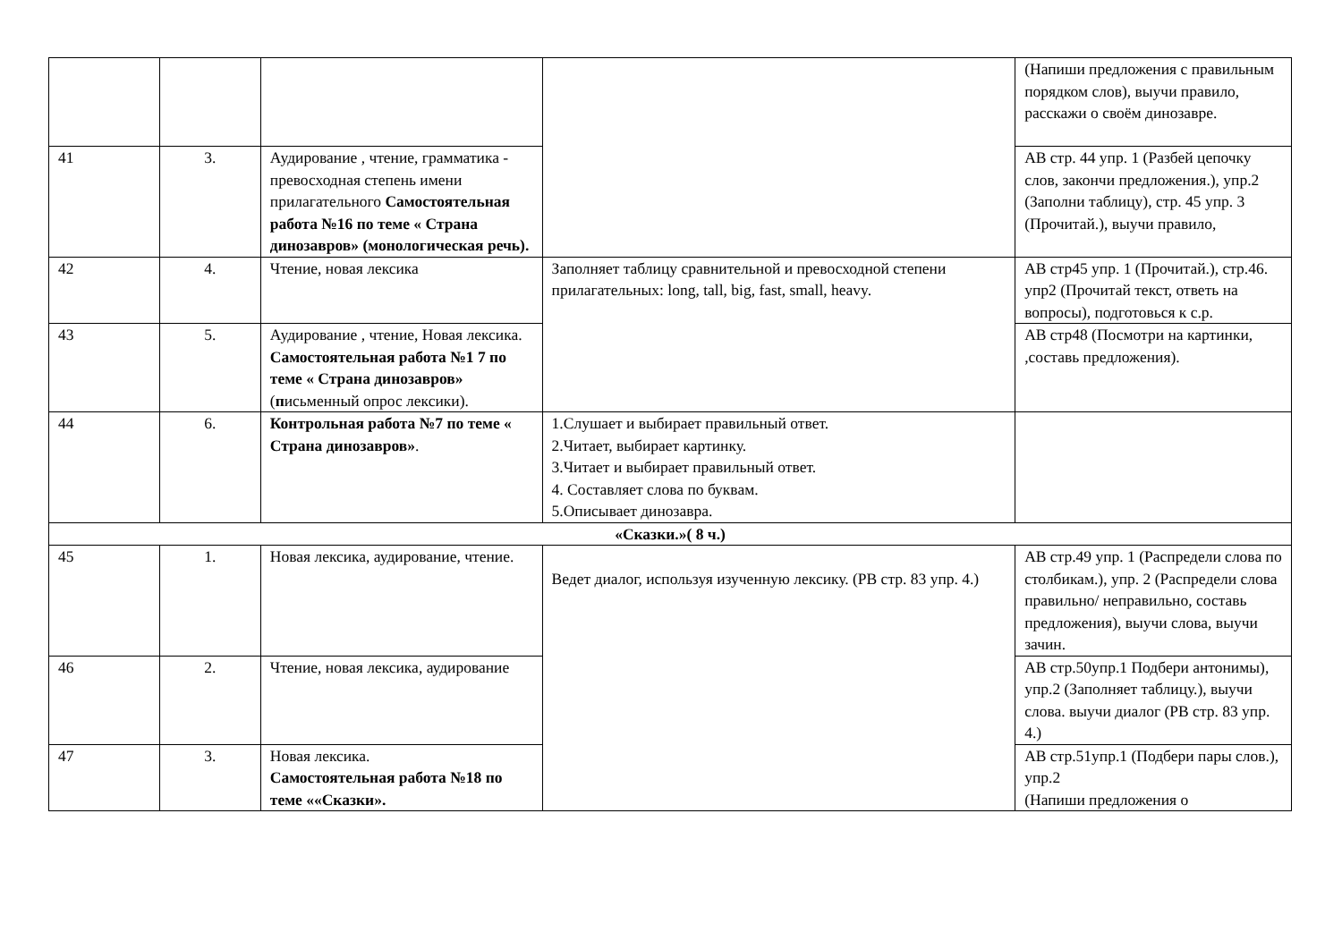| | | | | (Напиши предложения с правильным порядком слов), выучи правило, расскажи о своём динозавре. |
| 41 | 3. | Аудирование , чтение, грамматика - превосходная степень имени прилагательного Самостоятельная работа №16 по теме « Страна динозавров» (монологическая речь). | | АВ стр. 44 упр. 1 (Разбей цепочку слов, закончи предложения.), упр.2 (Заполни таблицу), стр. 45 упр. 3 (Прочитай.), выучи правило, |
| 42 | 4. | Чтение, новая лексика | Заполняет таблицу сравнительной и превосходной степени прилагательных: long, tall, big, fast, small, heavy. | АВ стр45 упр. 1 (Прочитай.), стр.46. упр2 (Прочитай текст, ответь на вопросы), подготовься к с.р. |
| 43 | 5. | Аудирование , чтение, Новая лексика. Самостоятельная работа №1 7 по теме « Страна динозавров» ( п исьменный опрос лексики). | | АВ стр48 (Посмотри на картинки, ,составь предложения). |
| 44 | 6. | Контрольная работа №7 по теме « Страна динозавров» . | 1.Слушает и выбирает правильный ответ. 2.Читает, выбирает картинку. 3.Читает и выбирает правильный ответ. 4. Составляет слова по буквам. 5.Описывает динозавра. | |
| «Сказки.»( 8 ч.) | | | | |
| 45 | 1. | Новая лексика, аудирование, чтение. | Ведет диалог, используя изученную лексику. (РВ стр. 83 упр. 4.) | АВ стр.49 упр. 1 (Распредели слова по столбикам.), упр. 2 (Распредели слова правильно/ неправильно, составь предложения), выучи слова, выучи зачин. |
| 46 | 2. | Чтение, новая лексика, аудирование | | АВ стр.50упр.1 Подбери антонимы), упр.2 (Заполняет таблицу.), выучи слова. выучи диалог (РВ стр. 83 упр. 4.) |
| 47 | 3. | Новая лексика. Самостоятельная работа №18 по теме ««Сказки». | | АВ стр.51упр.1 (Подбери пары слов.), упр.2 (Напиши предложения о |